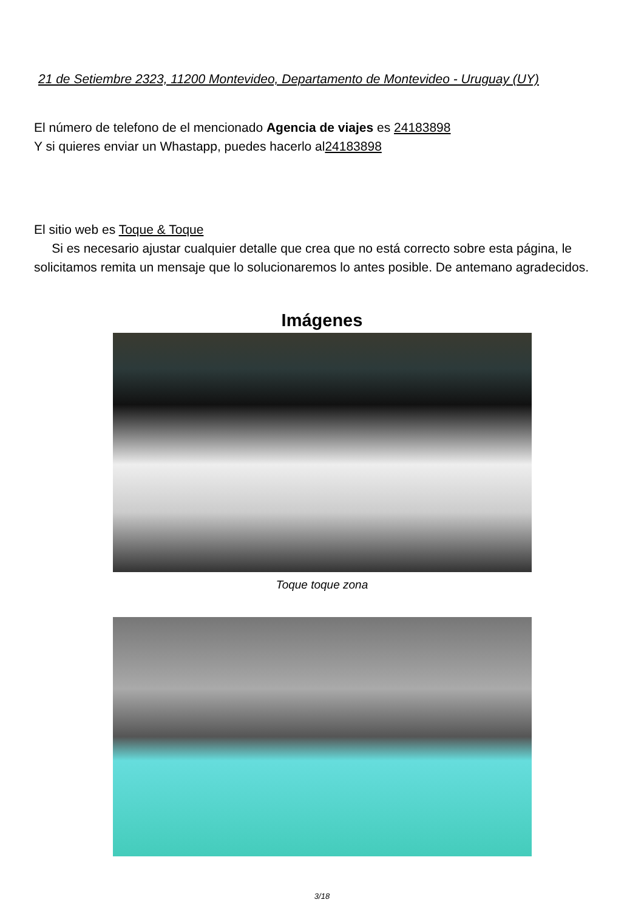21 de Setiembre 2323, 11200 Montevideo, Departamento de Montevideo - Uruguay (UY)
El número de telefono de el mencionado Agencia de viajes es 24183898
Y si quieres enviar un Whastapp, puedes hacerlo al24183898
El sitio web es Toque & Toque
Si es necesario ajustar cualquier detalle que crea que no está correcto sobre esta página, le solicitamos remita un mensaje que lo solucionaremos lo antes posible. De antemano agradecidos.
Imágenes
Toque toque zona
3/18